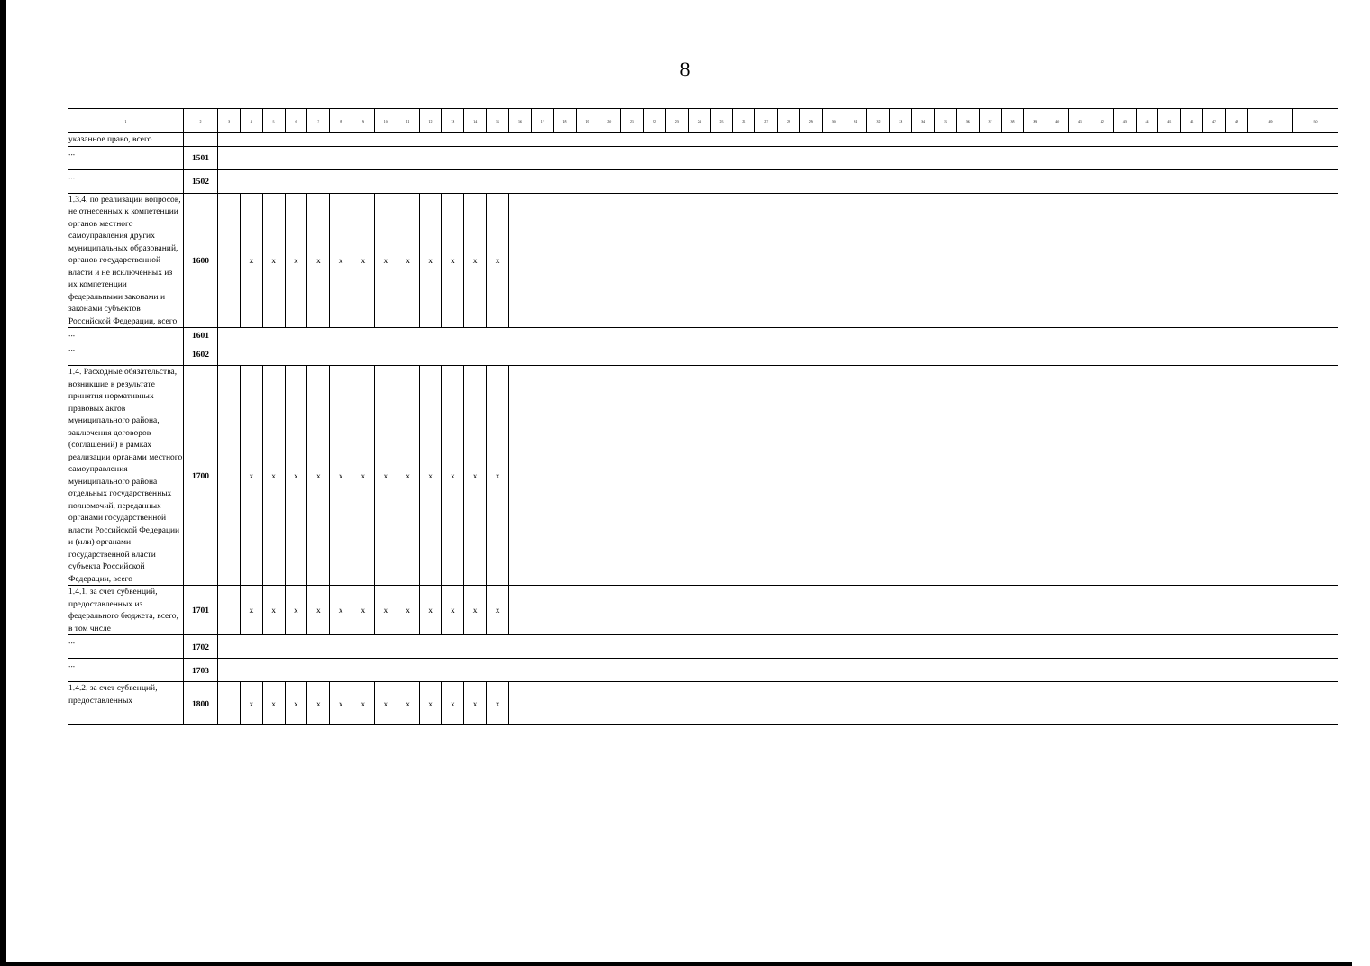8
| 1 | 2 | 3 | 4 | 5 | 6 | 7 | 8 | 9 | 10 | 11 | 12 | 13 | 14 | 15 | 16 | 17 | 18 | 19 | 20 | 21 | 22 | 23 | 24 | 25 | 26 | 27 | 28 | 29 | 30 | 31 | 32 | 33 | 34 | 35 | 36 | 37 | 38 | 39 | 40 | 41 | 42 | 43 | 44 | 45 | 46 | 47 | 48 | 49 | 50 |
| --- | --- | --- | --- | --- | --- | --- | --- | --- | --- | --- | --- | --- | --- | --- | --- | --- | --- | --- | --- | --- | --- | --- | --- | --- | --- | --- | --- | --- | --- | --- | --- | --- | --- | --- | --- | --- | --- | --- | --- | --- | --- | --- | --- | --- | --- | --- | --- | --- | --- |
| указанное право, всего | | | | | | | | | | | | | | | | | | | | | | | | | | | | | | | | | | | | | | | | | | | | | | | | | |
| ... | 1501 | | | | | | | | | | | | | | | | | | | | | | | | | | | | | | | | | | | | | | | | | | | | | | | | |
| ... | 1502 | | | | | | | | | | | | | | | | | | | | | | | | | | | | | | | | | | | | | | | | | | | | | | | | |
| 1.3.4. по реализации вопросов, не отнесенных к компетенции органов местного самоуправления других муниципальных образований, органов государственной власти и не исключенных из их компетенции федеральными законами и законами субъектов Российской Федерации, всего | 1600 | | x | x | x | x | x | x | x | x | x | x | x | x | | | | | | | | | | | | | | | | | | | | | | | | | | | | | | | | | | | |
| ... | 1601 | | | | | | | | | | | | | | | | | | | | | | | | | | | | | | | | | | | | | | | | | | | | | | | | |
| ... | 1602 | | | | | | | | | | | | | | | | | | | | | | | | | | | | | | | | | | | | | | | | | | | | | | | | |
| 1.4. Расходные обязательства, возникшие в результате принятия нормативных правовых актов муниципального района, заключения договоров (соглашений) в рамках реализации органами местного самоуправления муниципального района отдельных государственных полномочий, переданных органами государственной власти Российской Федерации и (или) органами государственной власти субъекта Российской Федерации, всего | 1700 | | x | x | x | x | x | x | x | x | x | x | x | x | | | | | | | | | | | | | | | | | | | | | | | | | | | | | | | | | | | |
| 1.4.1. за счет субвенций, предоставленных из федерального бюджета, всего, в том числе | 1701 | | x | x | x | x | x | x | x | x | x | x | x | x | | | | | | | | | | | | | | | | | | | | | | | | | | | | | | | | | | | |
| ... | 1702 | | | | | | | | | | | | | | | | | | | | | | | | | | | | | | | | | | | | | | | | | | | | | | | | |
| ... | 1703 | | | | | | | | | | | | | | | | | | | | | | | | | | | | | | | | | | | | | | | | | | | | | | | | |
| 1.4.2. за счет субвенций, предоставленных | 1800 | | x | x | x | x | x | x | x | x | x | x | x | x | | | | | | | | | | | | | | | | | | | | | | | | | | | | | | | | | | | |